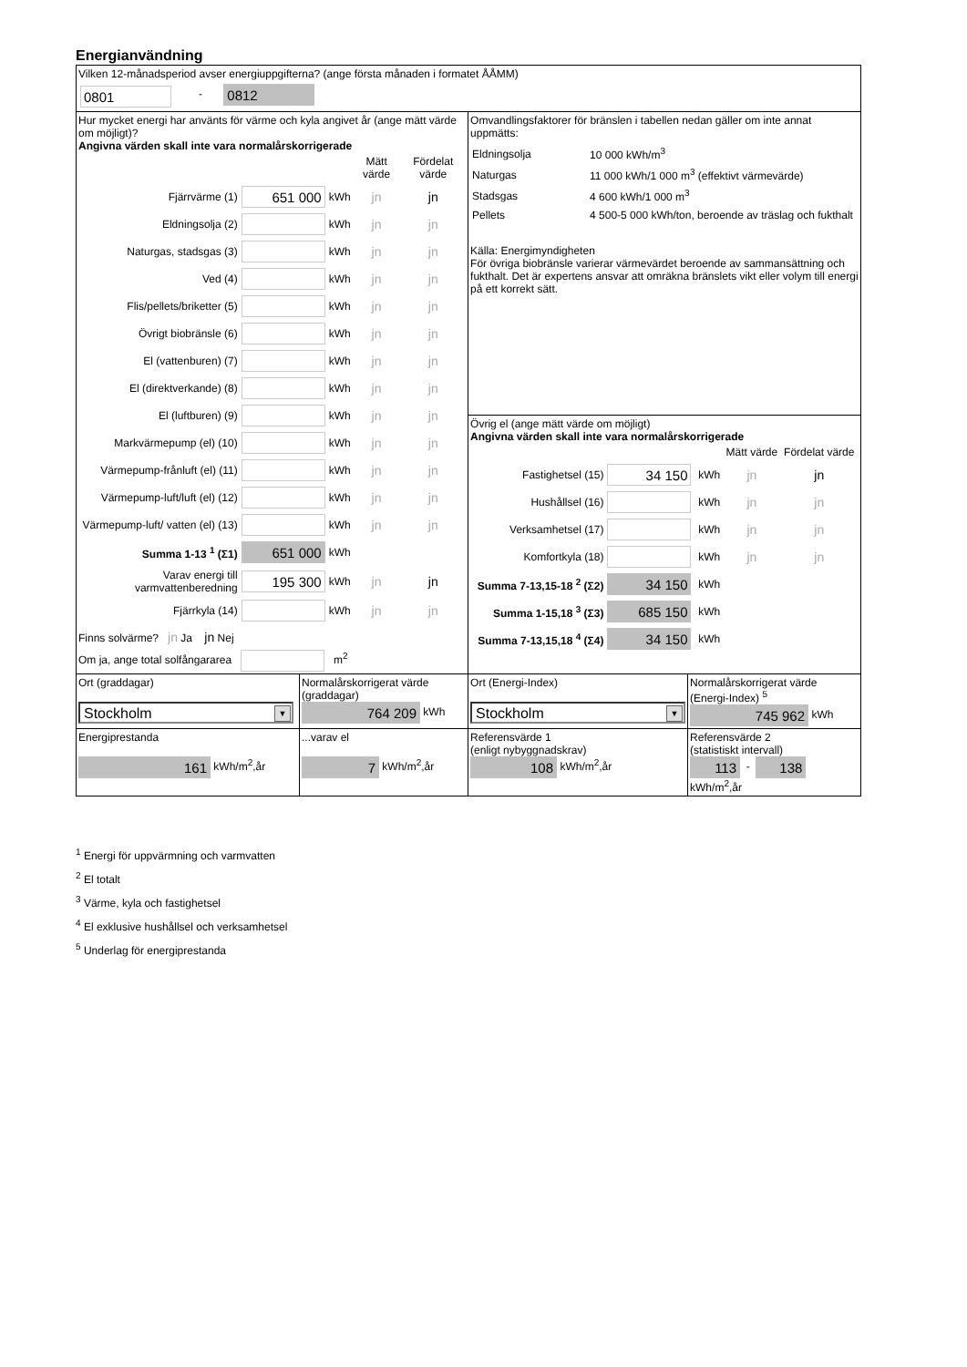Energianvändning
| Vilken 12-månadsperiod avser energiuppgifterna? (ange första månaden i formatet ÅÅMM) 0801 - 0812 | | | |
| Hur mycket energi har använts för värme och kyla angivet år (ange mätt värde om möjligt)? Angivna värden skall inte vara normalårskorrigerade / / / / Mätt värde / Fördelat värde / / Fjärrvärme (1) / 651 000 / kWh / jn / jn / / Eldningsolja (2) / / kWh / jn / jn / / Naturgas, stadsgas (3) / / kWh / jn / jn / / Ved (4) / / kWh / jn / jn / / Flis/pellets/briketter (5) / / kWh / jn / jn / / Övrigt biobränsle (6) / / kWh / jn / jn / / El (vattenburen) (7) / / kWh / jn / jn / / El (direktverkande) (8) / / kWh / jn / jn / / El (luftburen) (9) / / kWh / jn / jn / / Markvärmepump (el) (10) / / kWh / jn / jn / / Värmepump-frånluft (el) (11) / / kWh / jn / jn / / Värmepump-luft/luft (el) (12) / / kWh / jn / jn / / Värmepump-luft/ vatten (el) (13) / / kWh / jn / jn / / Summa 1-13 <sup>1</sup> (Σ1) / 651 000 / kWh / / / / Varav energi till varmvattenberedning / 195 300 / kWh / jn / jn / / Fjärrkyla (14) / / kWh / jn / jn / Finns solvärme? jn Ja jn Nej Om ja, ange total solfångararea m<sup>2</sup> | | Omvandlingsfaktorer för bränslen i tabellen nedan gäller om inte annat uppmätts: / Eldningsolja / 10 000 kWh/m<sup>3</sup> / / Naturgas / 11 000 kWh/1 000 m<sup>3</sup> (effektivt värmevärde) / / Stadsgas / 4 600 kWh/1 000 m<sup>3</sup> / / Pellets / 4 500-5 000 kWh/ton, beroende av träslag och fukthalt / Källa: Energimyndigheten För övriga biobränsle varierar värmevärdet beroende av sammansättning och fukthalt. Det är expertens ansvar att omräkna bränslets vikt eller volym till energi på ett korrekt sätt. Övrig el (ange mätt värde om möjligt) Angivna värden skall inte vara normalårskorrigerade / / / / Mätt värde / Fördelat värde / / Fastighetsel (15) / 34 150 / kWh / jn / jn / / Hushållsel (16) / / kWh / jn / jn / / Verksamhetsel (17) / / kWh / jn / jn / / Komfortkyla (18) / / kWh / jn / jn / / Summa 7-13,15-18 <sup>2</sup> (Σ2) / 34 150 / kWh / / / / Summa 1-15,18 <sup>3</sup> (Σ3) / 685 150 / kWh / / / / Summa 7-13,15,18 <sup>4</sup> (Σ4) / 34 150 / kWh / / / | |
| Ort (graddagar) Stockholm ▼ | Normalårskorrigerat värde (graddagar) 764 209 kWh | Ort (Energi-Index) Stockholm ▼ | Normalårskorrigerat värde (Energi-Index) <sup>5</sup> 745 962 kWh |
| Energiprestanda 161 kWh/m<sup>2</sup>,år | ...varav el 7 kWh/m<sup>2</sup>,år | Referensvärde 1 (enligt nybyggnadskrav) 108 kWh/m<sup>2</sup>,år | Referensvärde 2 (statistiskt intervall) 113 - 138 kWh/m<sup>2</sup>,år |
<sup>1</sup> Energi för uppvärmning och varmvatten
<sup>2</sup> El totalt
<sup>3</sup> Värme, kyla och fastighetsel
<sup>4</sup> El exklusive hushållsel och verksamhetsel
<sup>5</sup> Underlag för energiprestanda